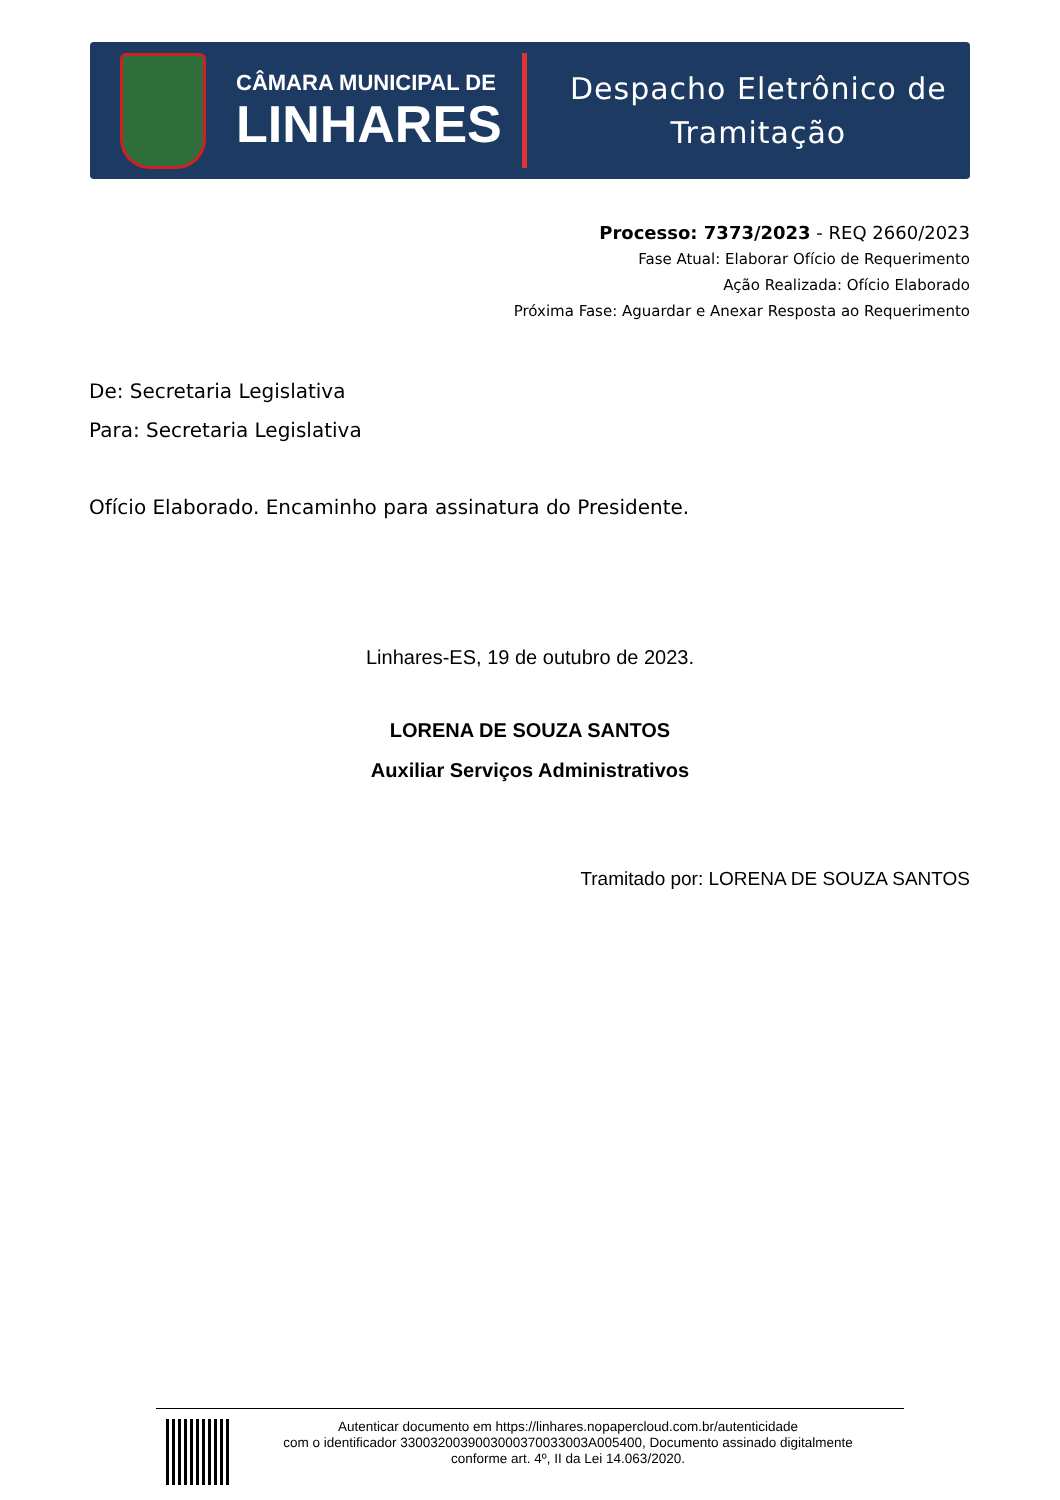CÂMARA MUNICIPAL DE
LINHARES
Despacho Eletrônico de
Tramitação
Processo: 7373/2023 - REQ 2660/2023
Fase Atual: Elaborar Ofício de Requerimento
Ação Realizada: Ofício Elaborado
Próxima Fase: Aguardar e Anexar Resposta ao Requerimento
De: Secretaria Legislativa
Para: Secretaria Legislativa
Ofício Elaborado. Encaminho para assinatura do Presidente.
Linhares-ES, 19 de outubro de 2023.
LORENA DE SOUZA SANTOS
Auxiliar Serviços Administrativos
Tramitado por: LORENA DE SOUZA SANTOS
Autenticar documento em https://linhares.nopapercloud.com.br/autenticidade
com o identificador 3300320039003000370033003A005400, Documento assinado digitalmente
conforme art. 4º, II da Lei 14.063/2020.